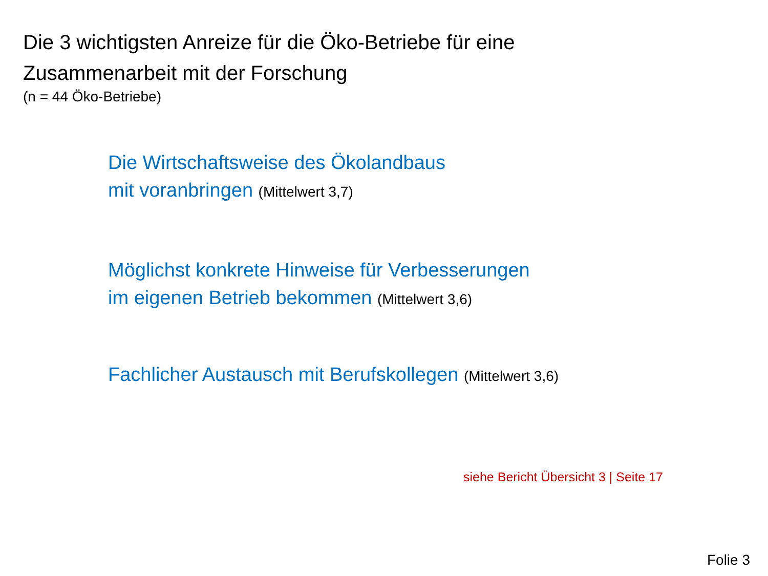Die 3 wichtigsten Anreize für die Öko-Betriebe für eine
Zusammenarbeit mit der Forschung
(n = 44 Öko-Betriebe)
Die Wirtschaftsweise des Ökolandbaus
mit voranbringen (Mittelwert 3,7)
Möglichst konkrete Hinweise für Verbesserungen
im eigenen Betrieb bekommen (Mittelwert 3,6)
Fachlicher Austausch mit Berufskollegen (Mittelwert 3,6)
siehe Bericht Übersicht 3 | Seite 17
Folie 3